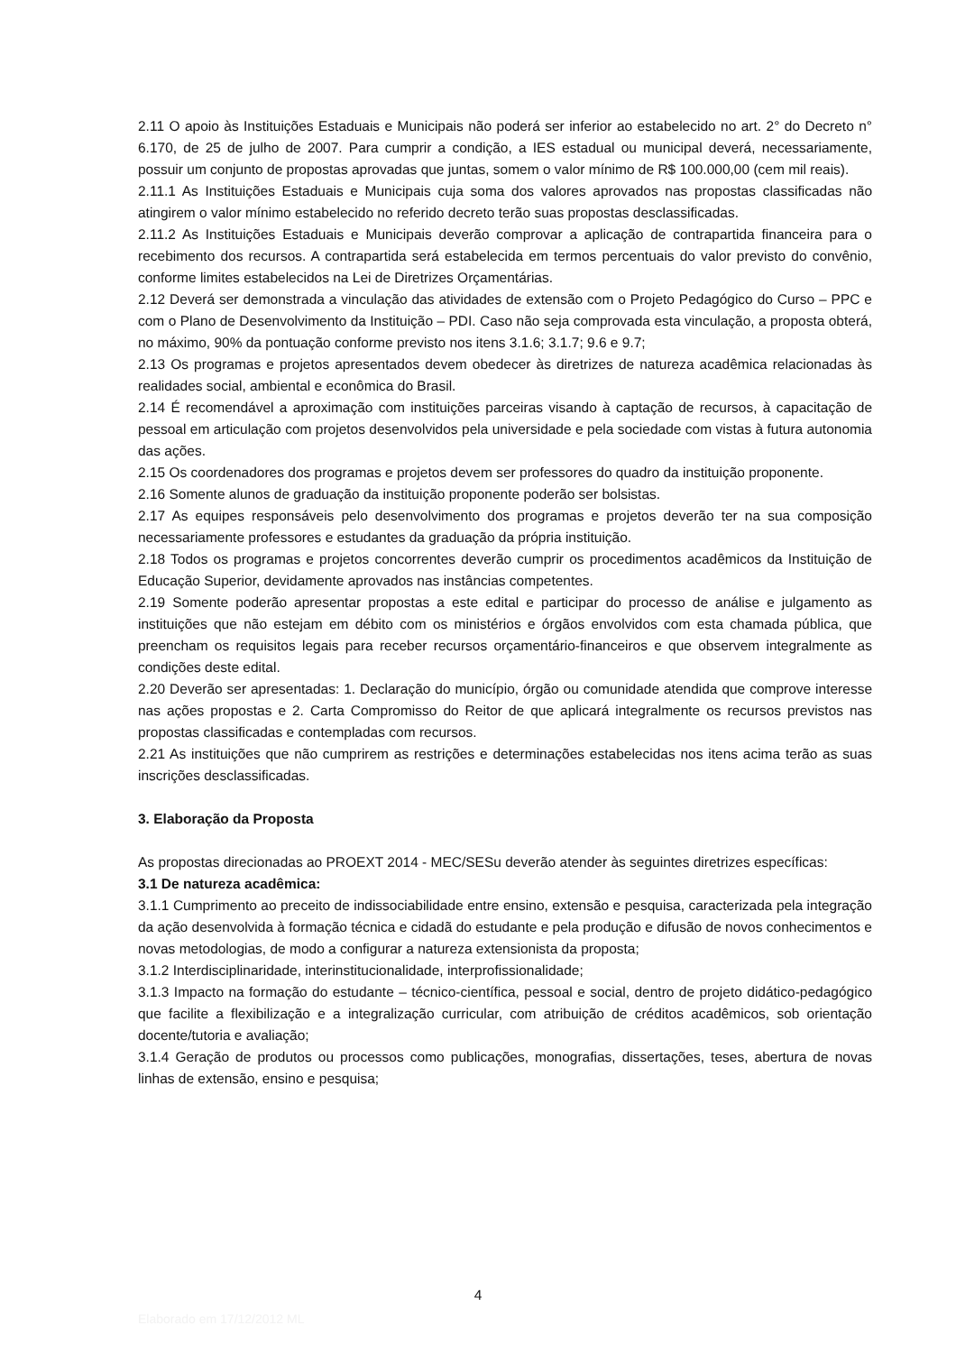2.11 O apoio às Instituições Estaduais e Municipais não poderá ser inferior ao estabelecido no art. 2° do Decreto n° 6.170, de 25 de julho de 2007. Para cumprir a condição, a IES estadual ou municipal deverá, necessariamente, possuir um conjunto de propostas aprovadas que juntas, somem o valor mínimo de R$ 100.000,00 (cem mil reais).
2.11.1 As Instituições Estaduais e Municipais cuja soma dos valores aprovados nas propostas classificadas não atingirem o valor mínimo estabelecido no referido decreto terão suas propostas desclassificadas.
2.11.2 As Instituições Estaduais e Municipais deverão comprovar a aplicação de contrapartida financeira para o recebimento dos recursos. A contrapartida será estabelecida em termos percentuais do valor previsto do convênio, conforme limites estabelecidos na Lei de Diretrizes Orçamentárias.
2.12 Deverá ser demonstrada a vinculação das atividades de extensão com o Projeto Pedagógico do Curso – PPC e com o Plano de Desenvolvimento da Instituição – PDI. Caso não seja comprovada esta vinculação, a proposta obterá, no máximo, 90% da pontuação conforme previsto nos itens 3.1.6; 3.1.7; 9.6 e 9.7;
2.13 Os programas e projetos apresentados devem obedecer às diretrizes de natureza acadêmica relacionadas às realidades social, ambiental e econômica do Brasil.
2.14 É recomendável a aproximação com instituições parceiras visando à captação de recursos, à capacitação de pessoal em articulação com projetos desenvolvidos pela universidade e pela sociedade com vistas à futura autonomia das ações.
2.15 Os coordenadores dos programas e projetos devem ser professores do quadro da instituição proponente.
2.16 Somente alunos de graduação da instituição proponente poderão ser bolsistas.
2.17 As equipes responsáveis pelo desenvolvimento dos programas e projetos deverão ter na sua composição necessariamente professores e estudantes da graduação da própria instituição.
2.18 Todos os programas e projetos concorrentes deverão cumprir os procedimentos acadêmicos da Instituição de Educação Superior, devidamente aprovados nas instâncias competentes.
2.19 Somente poderão apresentar propostas a este edital e participar do processo de análise e julgamento as instituições que não estejam em débito com os ministérios e órgãos envolvidos com esta chamada pública, que preencham os requisitos legais para receber recursos orçamentário-financeiros e que observem integralmente as condições deste edital.
2.20 Deverão ser apresentadas: 1. Declaração do município, órgão ou comunidade atendida que comprove interesse nas ações propostas e 2. Carta Compromisso do Reitor de que aplicará integralmente os recursos previstos nas propostas classificadas e contempladas com recursos.
2.21 As instituições que não cumprirem as restrições e determinações estabelecidas nos itens acima terão as suas inscrições desclassificadas.
3. Elaboração da Proposta
As propostas direcionadas ao PROEXT 2014 - MEC/SESu deverão atender às seguintes diretrizes específicas:
3.1 De natureza acadêmica:
3.1.1 Cumprimento ao preceito de indissociabilidade entre ensino, extensão e pesquisa, caracterizada pela integração da ação desenvolvida à formação técnica e cidadã do estudante e pela produção e difusão de novos conhecimentos e novas metodologias, de modo a configurar a natureza extensionista da proposta;
3.1.2 Interdisciplinaridade, interinstitucionalidade, interprofissionalidade;
3.1.3 Impacto na formação do estudante – técnico-científica, pessoal e social, dentro de projeto didático-pedagógico que facilite a flexibilização e a integralização curricular, com atribuição de créditos acadêmicos, sob orientação docente/tutoria e avaliação;
3.1.4 Geração de produtos ou processos como publicações, monografias, dissertações, teses, abertura de novas linhas de extensão, ensino e pesquisa;
4
Elaborado em 17/12/2012 ML